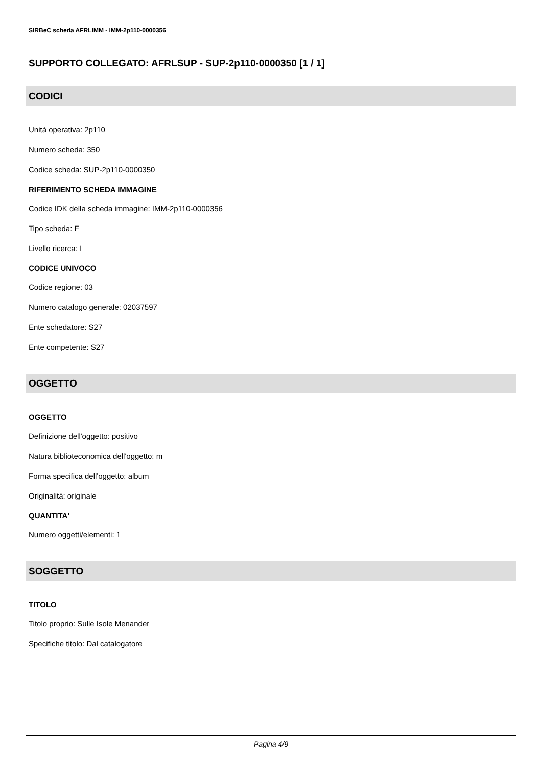SIRBeC scheda AFRLIMM - IMM-2p110-0000356
SUPPORTO COLLEGATO: AFRLSUP - SUP-2p110-0000350 [1 / 1]
CODICI
Unità operativa: 2p110
Numero scheda: 350
Codice scheda: SUP-2p110-0000350
RIFERIMENTO SCHEDA IMMAGINE
Codice IDK della scheda immagine: IMM-2p110-0000356
Tipo scheda: F
Livello ricerca: I
CODICE UNIVOCO
Codice regione: 03
Numero catalogo generale: 02037597
Ente schedatore: S27
Ente competente: S27
OGGETTO
OGGETTO
Definizione dell'oggetto: positivo
Natura biblioteconomica dell'oggetto: m
Forma specifica dell'oggetto: album
Originalità: originale
QUANTITA'
Numero oggetti/elementi: 1
SOGGETTO
TITOLO
Titolo proprio: Sulle Isole Menander
Specifiche titolo: Dal catalogatore
Pagina 4/9